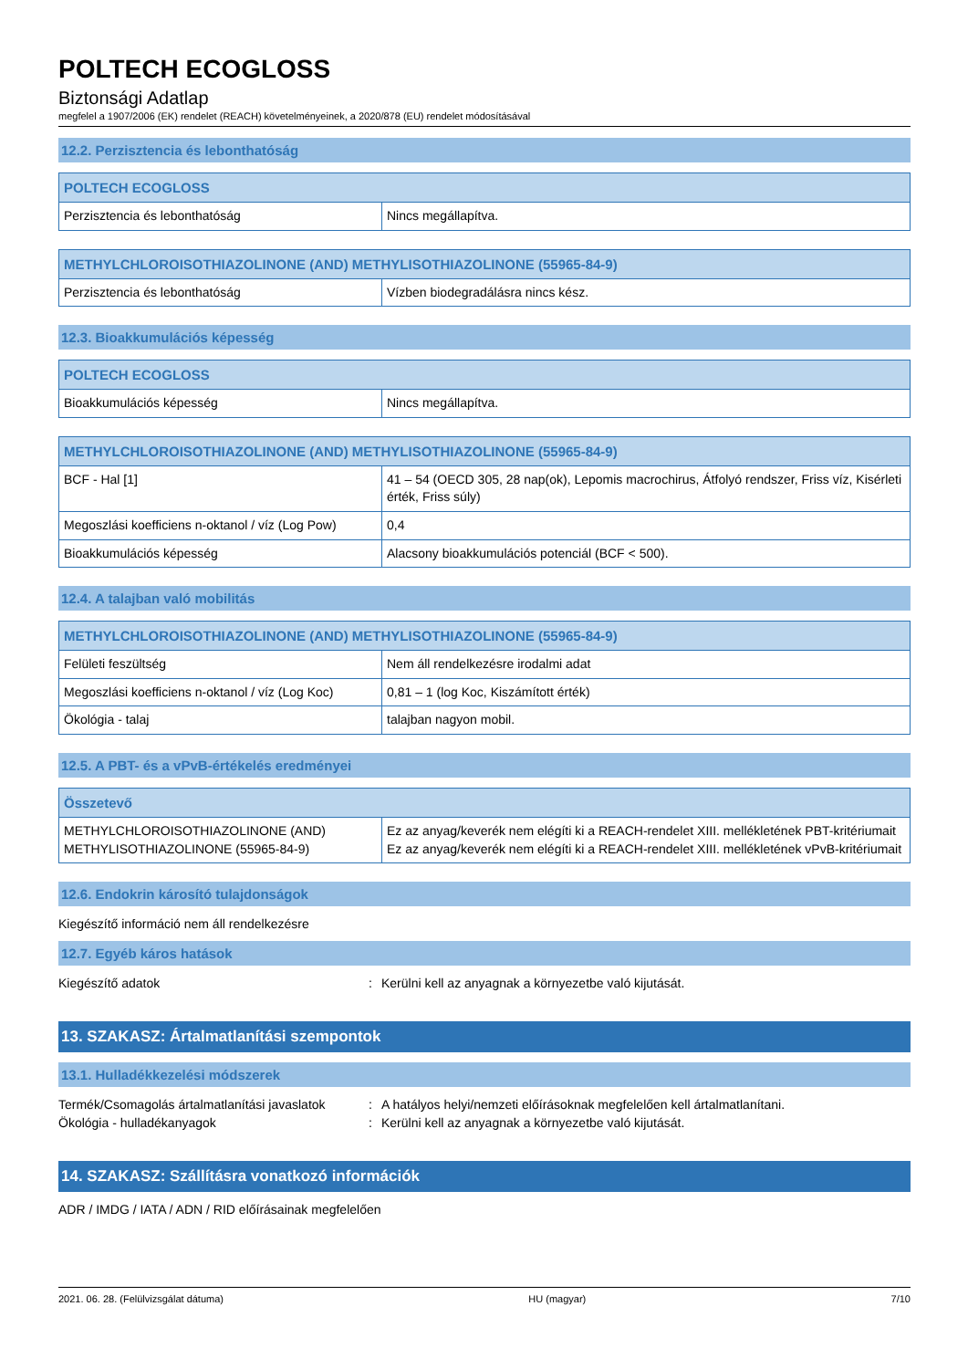POLTECH ECOGLOSS
Biztonsági Adatlap
megfelel a 1907/2006 (EK) rendelet (REACH) követelményeinek, a 2020/878 (EU) rendelet módosításával
12.2. Perzisztencia és lebonthatóság
| POLTECH ECOGLOSS | |
| --- | --- |
| Perzisztencia és lebonthatóság | Nincs megállapítva. |
| METHYLCHLOROISOTHIAZOLINONE (AND) METHYLISOTHIAZOLINONE (55965-84-9) | |
| --- | --- |
| Perzisztencia és lebonthatóság | Vízben biodegradálásra nincs kész. |
12.3. Bioakkumulációs képesség
| POLTECH ECOGLOSS | |
| --- | --- |
| Bioakkumulációs képesség | Nincs megállapítva. |
| METHYLCHLOROISOTHIAZOLINONE (AND) METHYLISOTHIAZOLINONE (55965-84-9) | |
| --- | --- |
| BCF - Hal [1] | 41 – 54 (OECD 305, 28 nap(ok), Lepomis macrochirus, Átfolyó rendszer, Friss víz, Kisérleti érték, Friss súly) |
| Megoszlási koefficiens n-oktanol / víz (Log Pow) | 0,4 |
| Bioakkumulációs képesség | Alacsony bioakkumulációs potenciál (BCF < 500). |
12.4. A talajban való mobilitás
| METHYLCHLOROISOTHIAZOLINONE (AND) METHYLISOTHIAZOLINONE (55965-84-9) | |
| --- | --- |
| Felületi feszültség | Nem áll rendelkezésre irodalmi adat |
| Megoszlási koefficiens n-oktanol / víz (Log Koc) | 0,81 – 1 (log Koc, Kiszámított érték) |
| Ökológia - talaj | talajban nagyon mobil. |
12.5. A PBT- és a vPvB-értékelés eredményei
| Összetevő | |
| --- | --- |
| METHYLCHLOROISOTHIAZOLINONE (AND) METHYLISOTHIAZOLINONE (55965-84-9) | Ez az anyag/keverék nem elégíti ki a REACH-rendelet XIII. mellékletének PBT-kritériumait Ez az anyag/keverék nem elégíti ki a REACH-rendelet XIII. mellékletének vPvB-kritériumait |
12.6. Endokrin károsító tulajdonságok
Kiegészítő információ nem áll rendelkezésre
12.7. Egyéb káros hatások
Kiegészítő adatok: Kerülni kell az anyagnak a környezetbe való kijutását.
13. SZAKASZ: Ártalmatlanítási szempontok
13.1. Hulladékkezelési módszerek
Termék/Csomagolás ártalmatlanítási javaslatok: A hatályos helyi/nemzeti előírásoknak megfelelően kell ártalmatlanítani.
Ökológia - hulladékanyagok: Kerülni kell az anyagnak a környezetbe való kijutását.
14. SZAKASZ: Szállításra vonatkozó információk
ADR / IMDG / IATA / ADN / RID előírásainak megfelelően
2021. 06. 28. (Felülvizsgálat dátuma) HU (magyar) 7/10